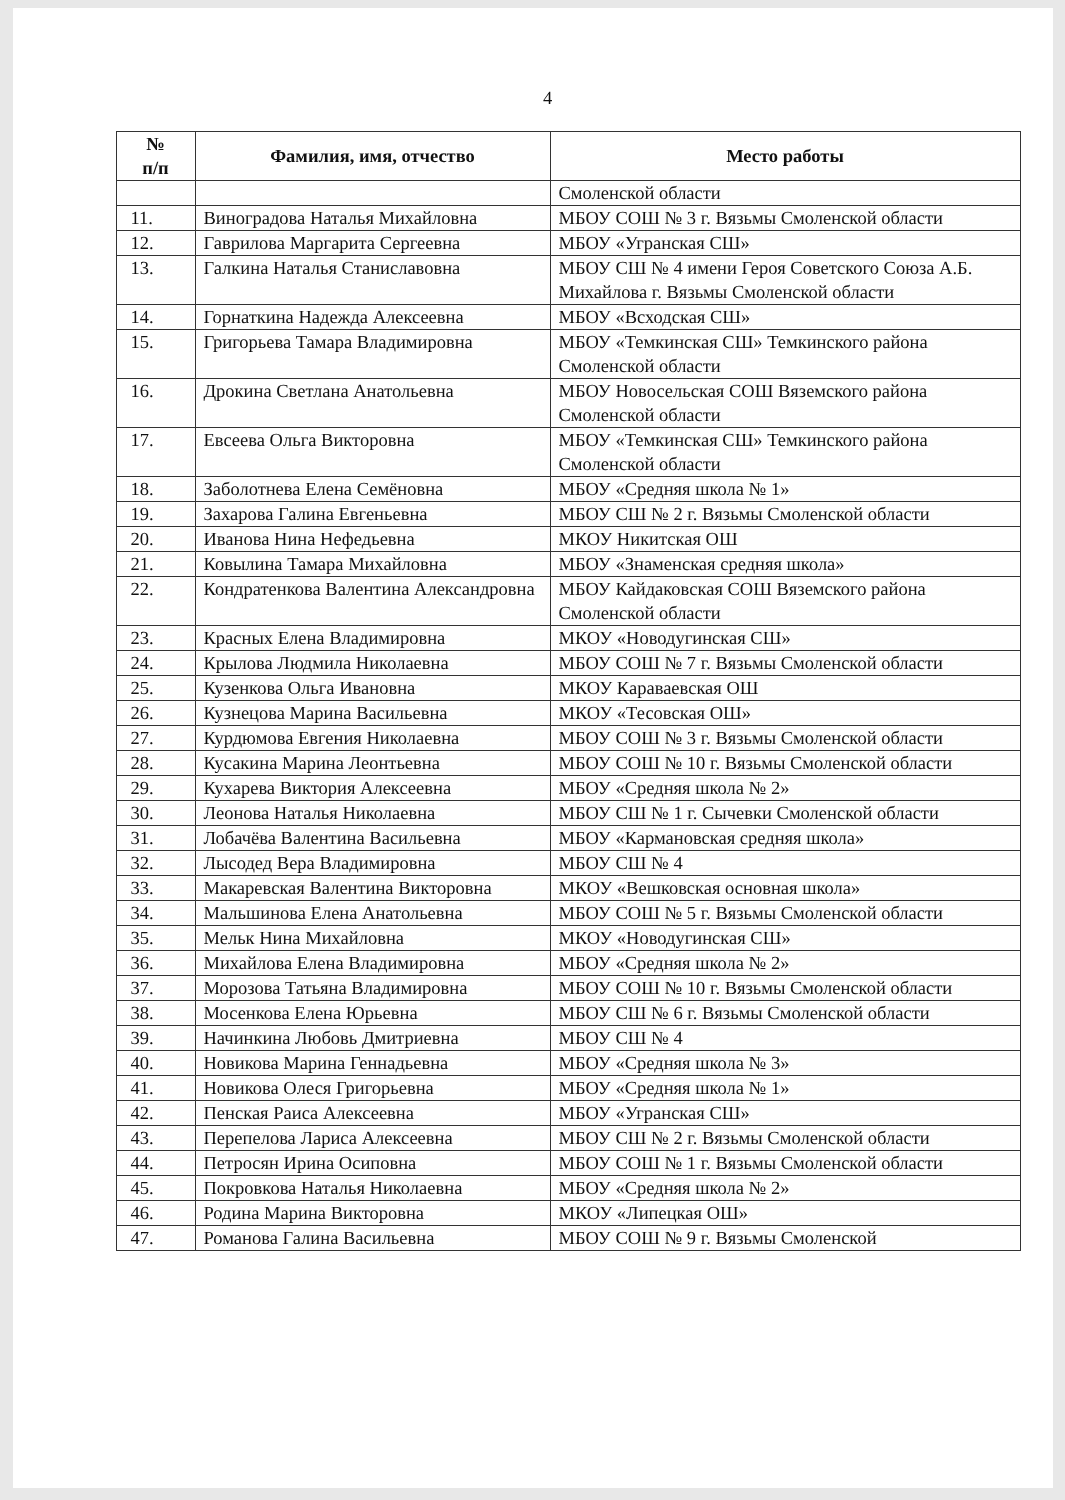4
| № п/п | Фамилия, имя, отчество | Место работы |
| --- | --- | --- |
| | | Смоленской области |
| 11. | Виноградова Наталья Михайловна | МБОУ СОШ № 3 г. Вязьмы Смоленской области |
| 12. | Гаврилова Маргарита Сергеевна | МБОУ «Угранская СШ» |
| 13. | Галкина Наталья Станиславовна | МБОУ СШ № 4 имени Героя Советского Союза А.Б. Михайлова г. Вязьмы Смоленской области |
| 14. | Горнаткина Надежда Алексеевна | МБОУ «Всходская СШ» |
| 15. | Григорьева Тамара Владимировна | МБОУ «Темкинская СШ» Темкинского района Смоленской области |
| 16. | Дрокина Светлана Анатольевна | МБОУ Новосельская СОШ Вяземского района Смоленской области |
| 17. | Евсеева Ольга Викторовна | МБОУ «Темкинская СШ» Темкинского района Смоленской области |
| 18. | Заболотнева Елена Семёновна | МБОУ «Средняя школа № 1» |
| 19. | Захарова Галина Евгеньевна | МБОУ СШ № 2 г. Вязьмы Смоленской области |
| 20. | Иванова Нина Нефедьевна | МКОУ Никитская ОШ |
| 21. | Ковылина Тамара Михайловна | МБОУ «Знаменская средняя школа» |
| 22. | Кондратенкова Валентина Александровна | МБОУ Кайдаковская СОШ Вяземского района Смоленской области |
| 23. | Красных Елена Владимировна | МКОУ «Новодугинская СШ» |
| 24. | Крылова Людмила Николаевна | МБОУ СОШ № 7 г. Вязьмы Смоленской области |
| 25. | Кузенкова Ольга Ивановна | МКОУ Караваевская ОШ |
| 26. | Кузнецова Марина Васильевна | МКОУ «Тесовская ОШ» |
| 27. | Курдюмова Евгения Николаевна | МБОУ СОШ № 3 г. Вязьмы Смоленской области |
| 28. | Кусакина Марина Леонтьевна | МБОУ СОШ № 10 г. Вязьмы Смоленской области |
| 29. | Кухарева Виктория Алексеевна | МБОУ «Средняя школа № 2» |
| 30. | Леонова Наталья Николаевна | МБОУ СШ № 1 г. Сычевки Смоленской области |
| 31. | Лобачёва Валентина Васильевна | МБОУ «Кармановская средняя школа» |
| 32. | Лысодед Вера Владимировна | МБОУ СШ № 4 |
| 33. | Макаревская Валентина Викторовна | МКОУ «Вешковская основная школа» |
| 34. | Мальшинова Елена Анатольевна | МБОУ СОШ № 5 г. Вязьмы Смоленской области |
| 35. | Мельк Нина Михайловна | МКОУ «Новодугинская СШ» |
| 36. | Михайлова Елена Владимировна | МБОУ «Средняя школа № 2» |
| 37. | Морозова Татьяна Владимировна | МБОУ СОШ № 10 г. Вязьмы Смоленской области |
| 38. | Мосенкова Елена Юрьевна | МБОУ СШ № 6 г. Вязьмы Смоленской области |
| 39. | Начинкина Любовь Дмитриевна | МБОУ СШ № 4 |
| 40. | Новикова Марина Геннадьевна | МБОУ «Средняя школа № 3» |
| 41. | Новикова Олеся Григорьевна | МБОУ «Средняя школа № 1» |
| 42. | Пенская Раиса Алексеевна | МБОУ «Угранская СШ» |
| 43. | Перепелова Лариса Алексеевна | МБОУ СШ № 2 г. Вязьмы Смоленской области |
| 44. | Петросян Ирина Осиповна | МБОУ СОШ № 1 г. Вязьмы Смоленской области |
| 45. | Покровкова Наталья Николаевна | МБОУ «Средняя школа № 2» |
| 46. | Родина Марина Викторовна | МКОУ «Липецкая ОШ» |
| 47. | Романова Галина Васильевна | МБОУ СОШ № 9 г. Вязьмы Смоленской |